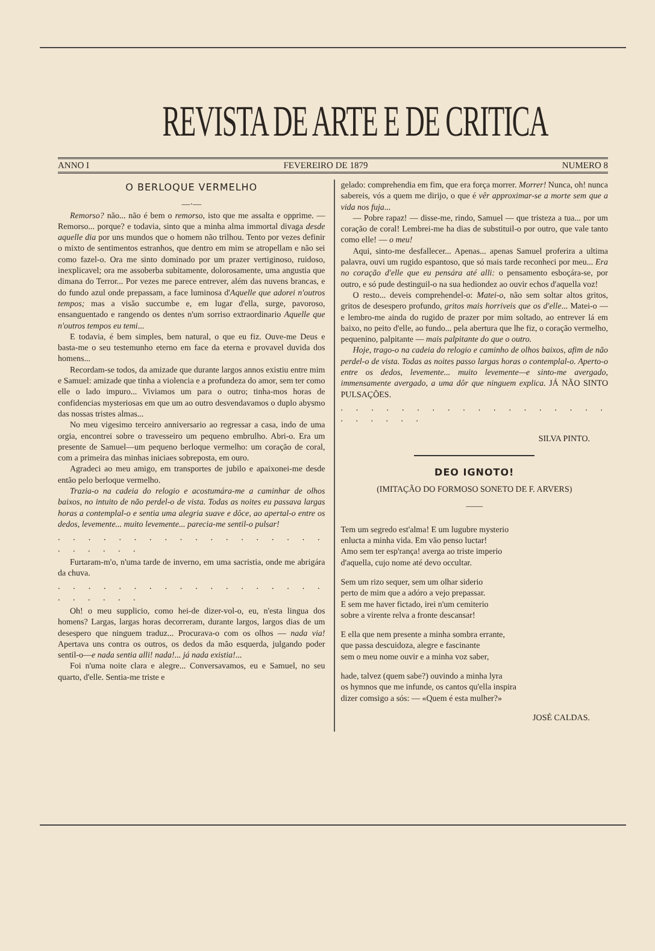REVISTA DE ARTE E DE CRITICA
ANNO I FEVEREIRO DE 1879 NUMERO 8
O BERLOQUE VERMELHO
—·—
Remorso? não... não é bem o remorso, isto que me assalta e opprime. — Remorso... porque? e todavia, sinto que a minha alma immortal divaga desde aquelle dia por uns mundos que o homem não trilhou. Tento por vezes definir o mixto de sentimentos estranhos, que dentro em mim se atropellam e não sei como fazel-o. Ora me sinto dominado por um prazer vertiginoso, ruidoso, inexplicavel; ora me assoberba subitamente, dolorosamente, uma angustia que dimana do Terror... Por vezes me parece entrever, além das nuvens brancas, e do fundo azul onde prepassam, a face luminosa d'Aquelle que adorei n'outros tempos; mas a visão succumbe e, em lugar d'ella, surge, pavoroso, ensanguentado e rangendo os dentes n'um sorriso extraordinario Aquelle que n'outros tempos eu temi...
E todavia, é bem simples, bem natural, o que eu fiz. Ouve-me Deus e basta-me o seu testemunho eterno em face da eterna e provavel duvida dos homens...
Recordam-se todos, da amizade que durante largos annos existiu entre mim e Samuel: amizade que tinha a violencia e a profundeza do amor, sem ter como elle o lado impuro... Viviamos um para o outro; tinha-mos horas de confidencias mysteriosas em que um ao outro desvendavamos o duplo abysmo das nossas tristes almas...
No meu vigesimo terceiro anniversario ao regressar a casa, indo de uma orgia, encontrei sobre o travesseiro um pequeno embrulho. Abri-o. Era um presente de Samuel—um pequeno berloque vermelho: um coração de coral, com a primeira das minhas iniciaes sobreposta, em ouro.
Agradeci ao meu amigo, em transportes de jubilo e apaixonei-me desde então pelo berloque vermelho.
Trazia-o na cadeia do relogio e acostumára-me a caminhar de olhos baixos, no intuito de não perdel-o de vista. Todas as noites eu passava largas horas a contemplal-o e sentia uma alegria suave e dôce, ao apertal-o entre os dedos, levemente... muito levemente... parecia-me sentil-o pulsar!
. . . . . . . . . . . . . . . . . . . . . . . .
Furtaram-m'o, n'uma tarde de inverno, em uma sacristia, onde me abrigára da chuva.
. . . . . . . . . . . . . . . . . . . . . . . .
Oh! o meu supplicio, como hei-de dizer-vol-o, eu, n'esta lingua dos homens? Largas, largas horas decorreram, durante largos, largos dias de um desespero que ninguem traduz... Procurava-o com os olhos — nada via! Apertava uns contra os outros, os dedos da mão esquerda, julgando poder sentil-o—e nada sentia alli! nada!... já nada existia!...
Foi n'uma noite clara e alegre... Conversavamos, eu e Samuel, no seu quarto, d'elle. Sentia-me triste e
gelado: comprehendia em fim, que era força morrer. Morrer! Nunca, oh! nunca sabereis, vós a quem me dirijo, o que é vêr approximar-se a morte sem que a vida nos fuja...
— Pobre rapaz! — disse-me, rindo, Samuel — que tristeza a tua... por um coração de coral! Lembrei-me ha dias de substituil-o por outro, que vale tanto como elle! — o meu!
Aqui, sinto-me desfallecer... Apenas... apenas Samuel proferira a ultima palavra, ouvi um rugido espantoso, que só mais tarde reconheci por meu... Era no coração d'elle que eu pensára até alli: o pensamento esboçára-se, por outro, e só pude destinguil-o na sua hediondez ao ouvir echos d'aquella voz!
O resto... deveis comprehendel-o: Matei-o, não sem soltar altos gritos, gritos de desespero profundo, gritos mais horriveis que os d'elle... Matei-o — e lembro-me ainda do rugido de prazer por mim soltado, ao entrever lá em baixo, no peito d'elle, ao fundo... pela abertura que lhe fiz, o coração vermelho, pequenino, palpitante — mais palpitante do que o outro.
Hoje, trago-o na cadeia do relogio e caminho de olhos baixos, afim de não perdel-o de vista. Todas as noites passo largas horas o contemplal-o. Aperto-o entre os dedos, levemente... muito levemente—e sinto-me avergado, immensamente avergado, a uma dôr que ninguem explica. JÁ NÃO SINTO PULSAÇÕES.
. . . . . . . . . . . . . . . . . . . . . . . .
SILVA PINTO.
DEO IGNOTO!
(IMITAÇÃO DO FORMOSO SONETO DE F. ARVERS)
——
Tem um segredo est'alma! E um lugubre mysterio
enlucta a minha vida. Em vão penso luctar!
Amo sem ter esp'rança! averga ao triste imperio
d'aquella, cujo nome até devo occultar.
Sem um rizo sequer, sem um olhar siderio
perto de mim que a adóro a vejo prepassar.
E sem me haver fictado, irei n'um cemiterio
sobre a virente relva a fronte descansar!
E ella que nem presente a minha sombra errante,
que passa descuidoza, alegre e fascinante
sem o meu nome ouvir e a minha voz saber,
hade, talvez (quem sabe?) ouvindo a minha lyra
os hymnos que me infunde, os cantos qu'ella inspira
dizer comsigo a sós: — «Quem é esta mulher?»
JOSÉ CALDAS.